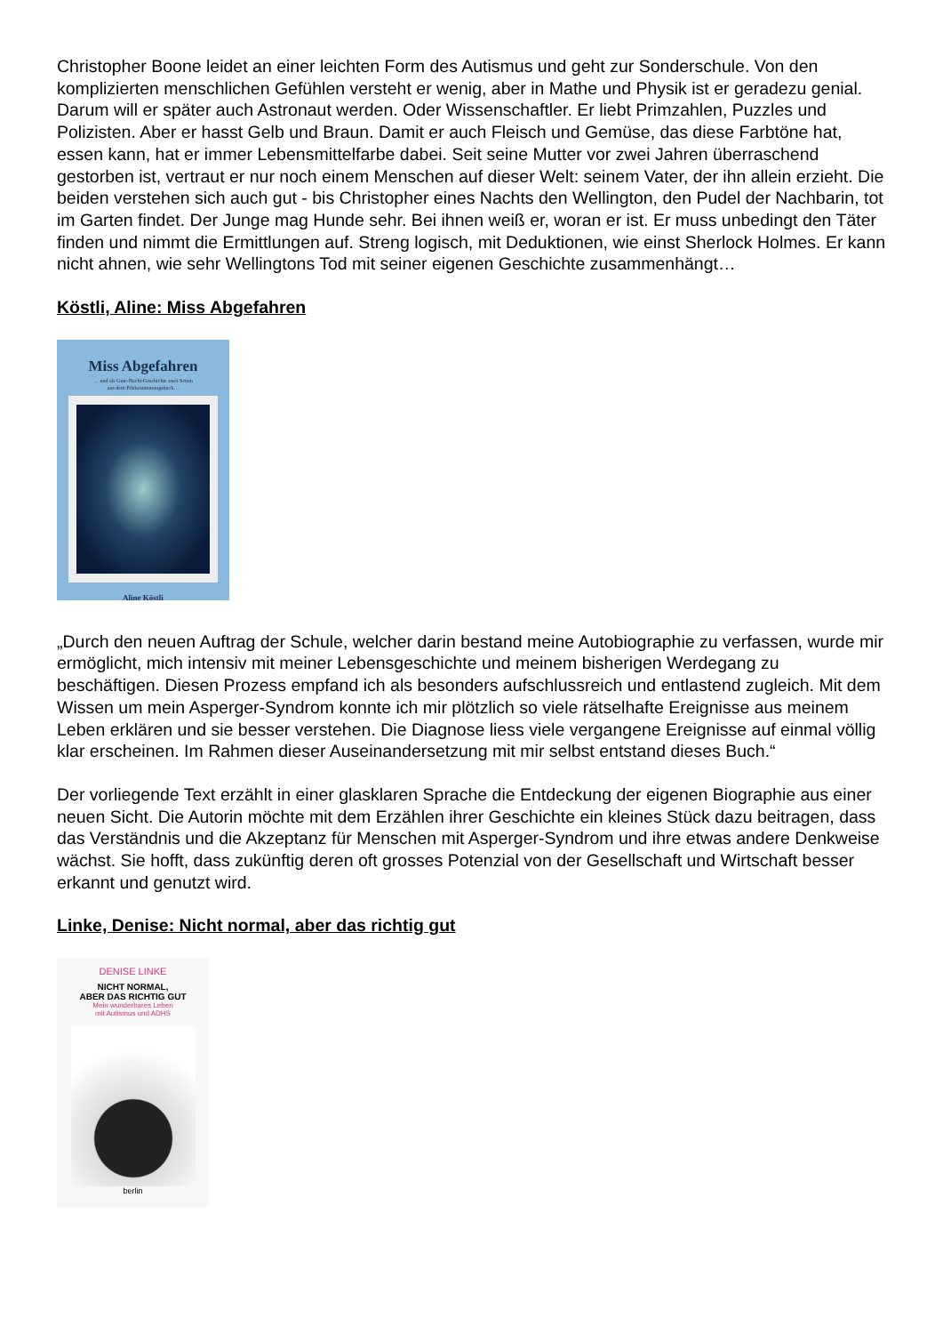Christopher Boone leidet an einer leichten Form des Autismus und geht zur Sonderschule. Von den komplizierten menschlichen Gefühlen versteht er wenig, aber in Mathe und Physik ist er geradezu genial. Darum will er später auch Astronaut werden. Oder Wissenschaftler. Er liebt Primzahlen, Puzzles und Polizisten. Aber er hasst Gelb und Braun. Damit er auch Fleisch und Gemüse, das diese Farbtöne hat, essen kann, hat er immer Lebensmittelfarbe dabei. Seit seine Mutter vor zwei Jahren überraschend gestorben ist, vertraut er nur noch einem Menschen auf dieser Welt: seinem Vater, der ihn allein erzieht. Die beiden verstehen sich auch gut - bis Christopher eines Nachts den Wellington, den Pudel der Nachbarin, tot im Garten findet. Der Junge mag Hunde sehr. Bei ihnen weiß er, woran er ist. Er muss unbedingt den Täter finden und nimmt die Ermittlungen auf. Streng logisch, mit Deduktionen, wie einst Sherlock Holmes. Er kann nicht ahnen, wie sehr Wellingtons Tod mit seiner eigenen Geschichte zusammenhängt…
Köstli, Aline: Miss Abgefahren
Miss Abgefahren
… und als Gute-Nacht-Geschichte zwei Seiten
aus dem Pilzbestimmungsbuch…
Aline Köstli
„Durch den neuen Auftrag der Schule, welcher darin bestand meine Autobiographie zu verfassen, wurde mir ermöglicht, mich intensiv mit meiner Lebensgeschichte und meinem bisherigen Werdegang zu beschäftigen. Diesen Prozess empfand ich als besonders aufschlussreich und entlastend zugleich. Mit dem Wissen um mein Asperger-Syndrom konnte ich mir plötzlich so viele rätselhafte Ereignisse aus meinem Leben erklären und sie besser verstehen. Die Diagnose liess viele vergangene Ereignisse auf einmal völlig klar erscheinen. Im Rahmen dieser Auseinandersetzung mit mir selbst entstand dieses Buch.“
Der vorliegende Text erzählt in einer glasklaren Sprache die Entdeckung der eigenen Biographie aus einer neuen Sicht. Die Autorin möchte mit dem Erzählen ihrer Geschichte ein kleines Stück dazu beitragen, dass das Verständnis und die Akzeptanz für Menschen mit Asperger-Syndrom und ihre etwas andere Denkweise wächst. Sie hofft, dass zukünftig deren oft grosses Potenzial von der Gesellschaft und Wirtschaft besser erkannt und genutzt wird.
Linke, Denise: Nicht normal, aber das richtig gut
DENISE LINKE
NICHT NORMAL,
ABER DAS RICHTIG GUT
Mein wunderbares Leben
mit Autismus und ADHS
berlin